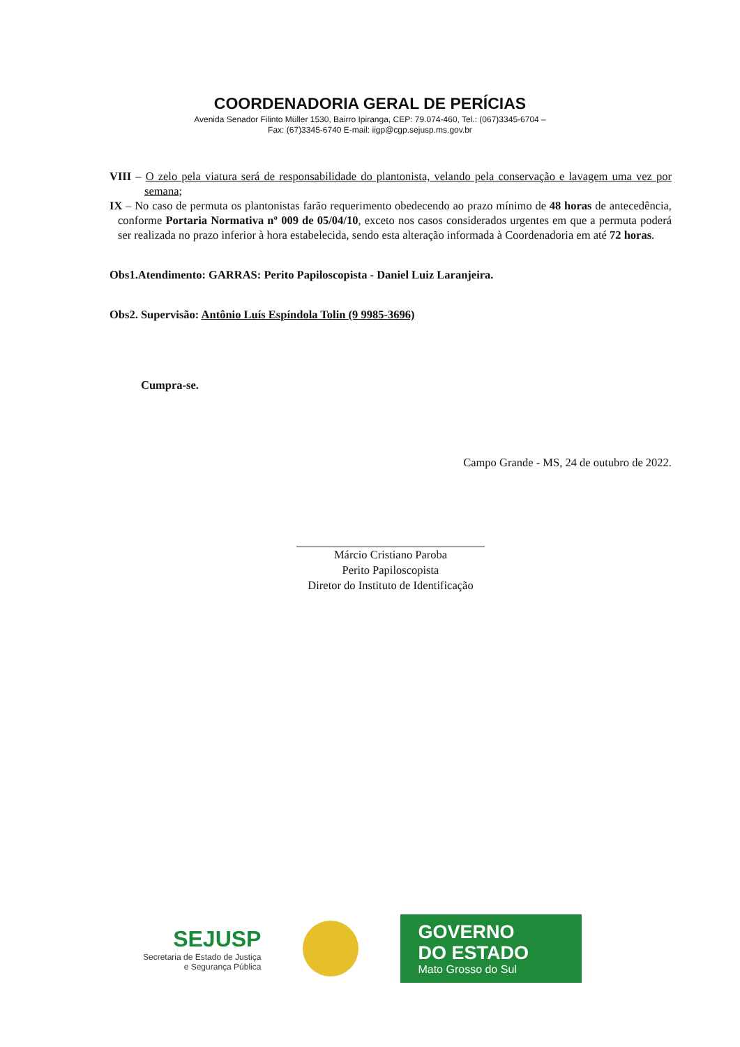COORDENADORIA GERAL DE PERÍCIAS
Avenida Senador Filinto Müller 1530, Bairro Ipiranga, CEP: 79.074-460, Tel.: (067)3345-6704 –
Fax: (67)3345-6740 E-mail: iigp@cgp.sejusp.ms.gov.br
VIII – O zelo pela viatura será de responsabilidade do plantonista, velando pela conservação e lavagem uma vez por semana;
IX – No caso de permuta os plantonistas farão requerimento obedecendo ao prazo mínimo de 48 horas de antecedência, conforme Portaria Normativa nº 009 de 05/04/10, exceto nos casos considerados urgentes em que a permuta poderá ser realizada no prazo inferior à hora estabelecida, sendo esta alteração informada à Coordenadoria em até 72 horas.
Obs1.Atendimento: GARRAS: Perito Papiloscopista - Daniel Luiz Laranjeira.
Obs2. Supervisão: Antônio Luís Espíndola Tolin (9 9985-3696)
Cumpra-se.
Campo Grande - MS, 24 de outubro de 2022.
Márcio Cristiano Paroba
Perito Papiloscopista
Diretor do Instituto de Identificação
SEJUSP
Secretaria de Estado de Justiça
e Segurança Pública
GOVERNO
DO ESTADO
Mato Grosso do Sul